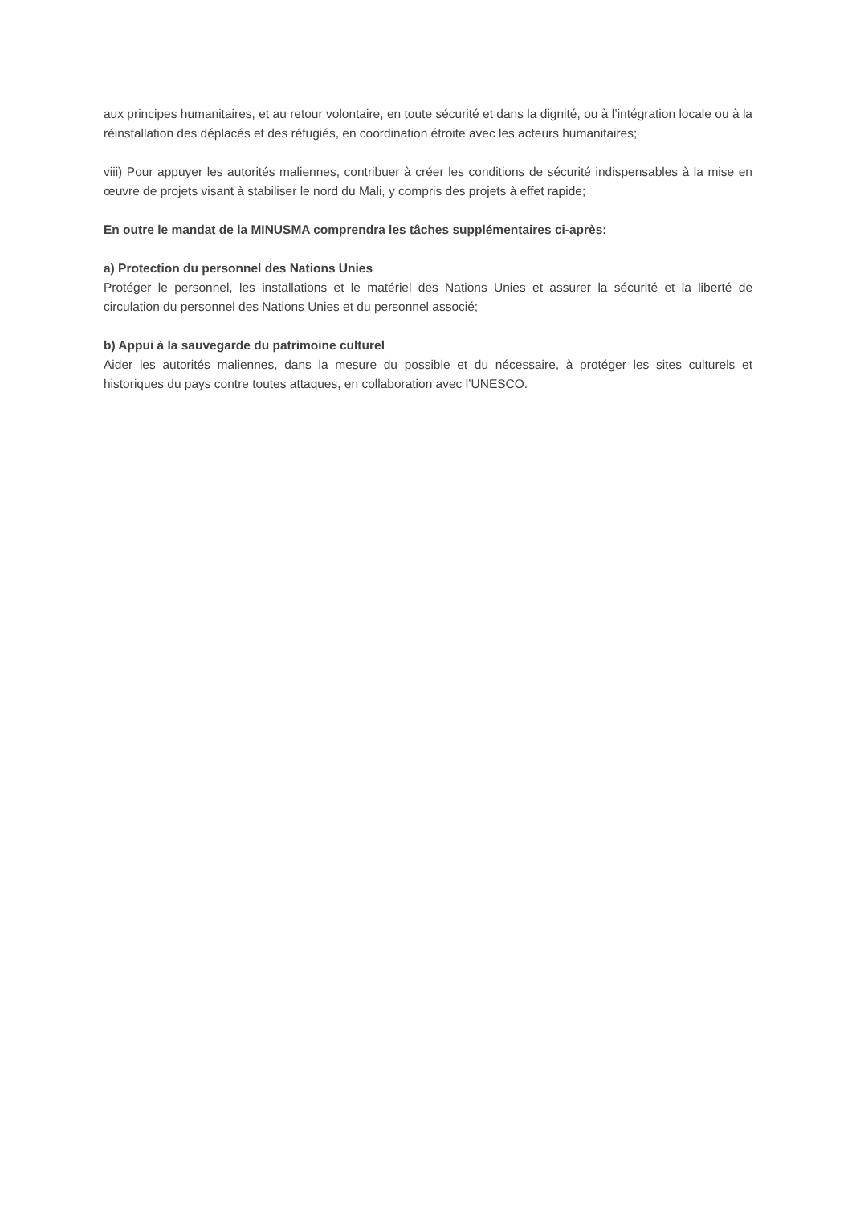aux principes humanitaires, et au retour volontaire, en toute sécurité et dans la dignité, ou à l’intégration locale ou à la réinstallation des déplacés et des réfugiés, en coordination étroite avec les acteurs humanitaires;
viii) Pour appuyer les autorités maliennes, contribuer à créer les conditions de sécurité indispensables à la mise en œuvre de projets visant à stabiliser le nord du Mali, y compris des projets à effet rapide;
En outre le mandat de la MINUSMA comprendra les tâches supplémentaires ci-après:
a) Protection du personnel des Nations Unies
Protéger le personnel, les installations et le matériel des Nations Unies et assurer la sécurité et la liberté de circulation du personnel des Nations Unies et du personnel associé;
b) Appui à la sauvegarde du patrimoine culturel
Aider les autorités maliennes, dans la mesure du possible et du nécessaire, à protéger les sites culturels et historiques du pays contre toutes attaques, en collaboration avec l’UNESCO.